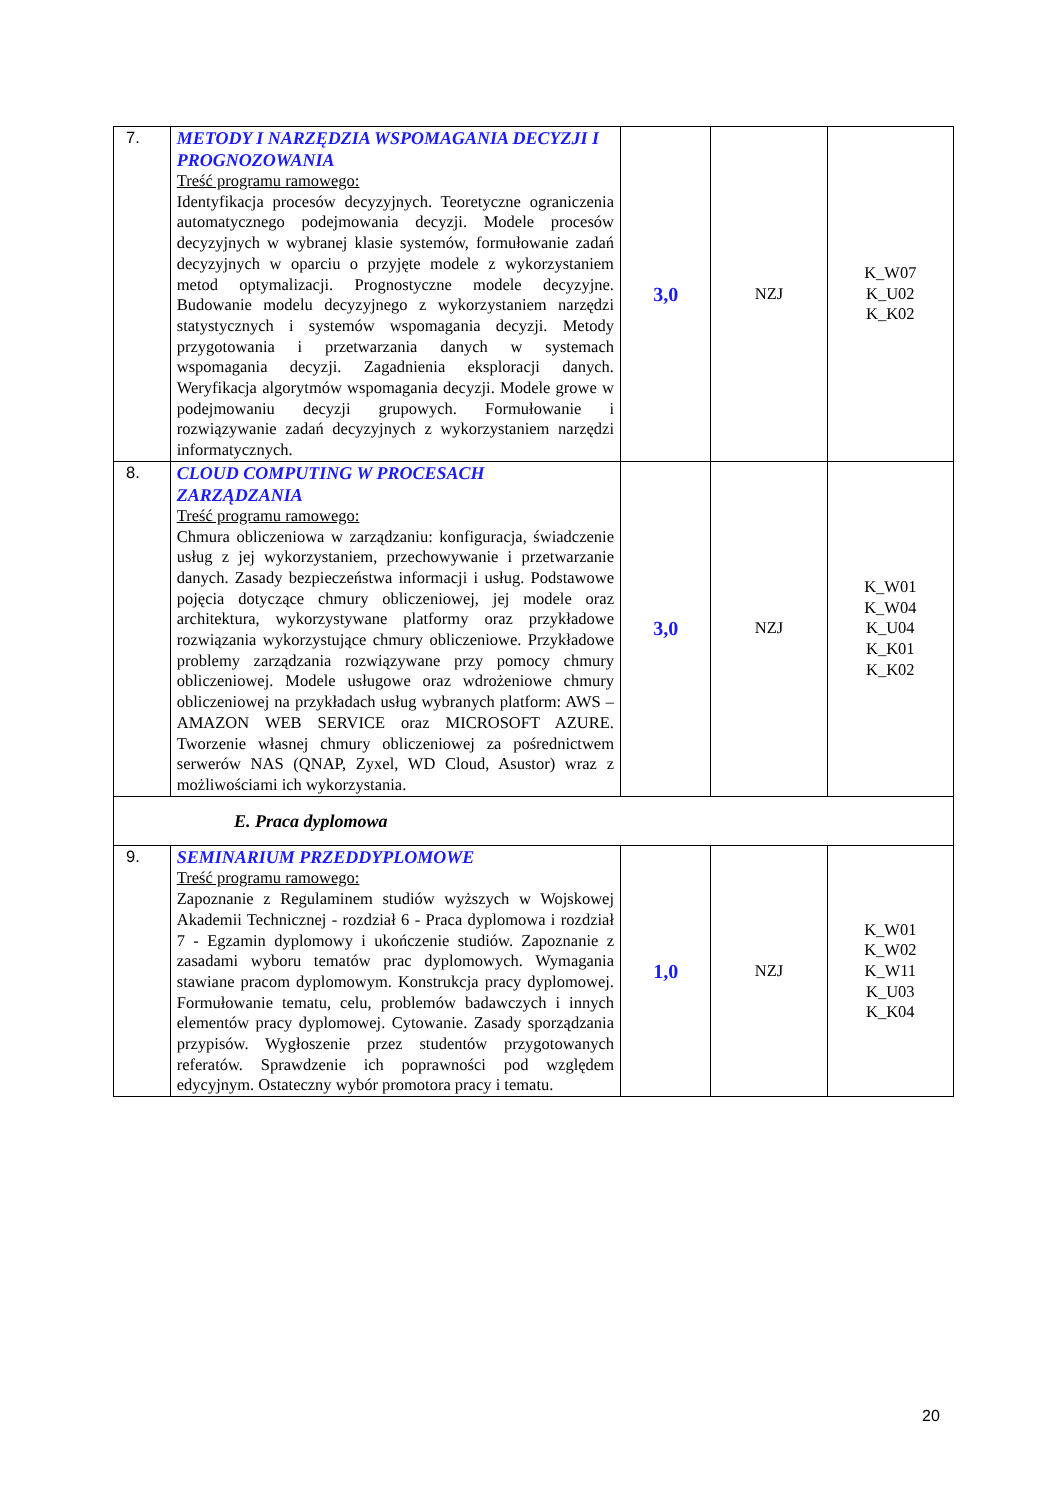| 7. | METODY I NARZĘDZIA WSPOMAGANIA DECYZJI I PROGNOZOWANIA Treść programu ramowego: Identyfikacja procesów decyzyjnych. Teoretyczne ograniczenia automatycznego podejmowania decyzji. Modele procesów decyzyjnych w wybranej klasie systemów, formułowanie zadań decyzyjnych w oparciu o przyjęte modele z wykorzystaniem metod optymalizacji. Prognostyczne modele decyzyjne. Budowanie modelu decyzyjnego z wykorzystaniem narzędzi statystycznych i systemów wspomagania decyzji. Metody przygotowania i przetwarzania danych w systemach wspomagania decyzji. Zagadnienia eksploracji danych. Weryfikacja algorytmów wspomagania decyzji. Modele growe w podejmowaniu decyzji grupowych. Formułowanie i rozwiązywanie zadań decyzyjnych z wykorzystaniem narzędzi informatycznych. | 3,0 | NZJ | K_W07 K_U02 K_K02 |
| 8. | CLOUD COMPUTING W PROCESACH ZARZĄDZANIA Treść programu ramowego: Chmura obliczeniowa w zarządzaniu: konfiguracja, świadczenie usług z jej wykorzystaniem, przechowywanie i przetwarzanie danych. Zasady bezpieczeństwa informacji i usług. Podstawowe pojęcia dotyczące chmury obliczeniowej, jej modele oraz architektura, wykorzystywane platformy oraz przykładowe rozwiązania wykorzystujące chmury obliczeniowe. Przykładowe problemy zarządzania rozwiązywane przy pomocy chmury obliczeniowej. Modele usługowe oraz wdrożeniowe chmury obliczeniowej na przykładach usług wybranych platform: AWS – AMAZON WEB SERVICE oraz MICROSOFT AZURE. Tworzenie własnej chmury obliczeniowej za pośrednictwem serwerów NAS (QNAP, Zyxel, WD Cloud, Asustor) wraz z możliwościami ich wykorzystania. | 3,0 | NZJ | K_W01 K_W04 K_U04 K_K01 K_K02 |
| E. Praca dyplomowa | | | | |
| 9. | SEMINARIUM PRZEDDYPLOMOWE Treść programu ramowego: Zapoznanie z Regulaminem studiów wyższych w Wojskowej Akademii Technicznej - rozdział 6 - Praca dyplomowa i rozdział 7 - Egzamin dyplomowy i ukończenie studiów. Zapoznanie z zasadami wyboru tematów prac dyplomowych. Wymagania stawiane pracom dyplomowym. Konstrukcja pracy dyplomowej. Formułowanie tematu, celu, problemów badawczych i innych elementów pracy dyplomowej. Cytowanie. Zasady sporządzania przypisów. Wygłoszenie przez studentów przygotowanych referatów. Sprawdzenie ich poprawności pod względem edycyjnym. Ostateczny wybór promotora pracy i tematu. | 1,0 | NZJ | K_W01 K_W02 K_W11 K_U03 K_K04 |
20